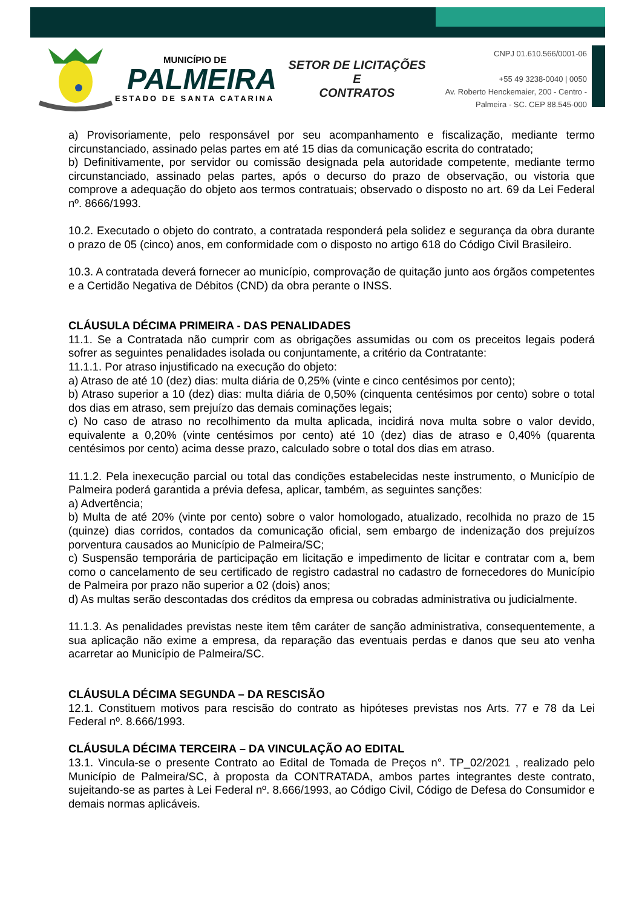MUNICÍPIO DE
PALMEIRA
ESTADO DE SANTA CATARINA
SETOR DE LICITAÇÕES E
CONTRATOS
CNPJ 01.610.566/0001-06
+55 49 3238-0040 | 0050
Av. Roberto Henckemaier, 200 - Centro -
Palmeira - SC. CEP 88.545-000
a) Provisoriamente, pelo responsável por seu acompanhamento e fiscalização, mediante termo circunstanciado, assinado pelas partes em até 15 dias da comunicação escrita do contratado;
b) Definitivamente, por servidor ou comissão designada pela autoridade competente, mediante termo circunstanciado, assinado pelas partes, após o decurso do prazo de observação, ou vistoria que comprove a adequação do objeto aos termos contratuais; observado o disposto no art. 69 da Lei Federal nº. 8666/1993.
10.2. Executado o objeto do contrato, a contratada responderá pela solidez e segurança da obra durante o prazo de 05 (cinco) anos, em conformidade com o disposto no artigo 618 do Código Civil Brasileiro.
10.3. A contratada deverá fornecer ao município, comprovação de quitação junto aos órgãos competentes e a Certidão Negativa de Débitos (CND) da obra perante o INSS.
CLÁUSULA DÉCIMA PRIMEIRA - DAS PENALIDADES
11.1. Se a Contratada não cumprir com as obrigações assumidas ou com os preceitos legais poderá sofrer as seguintes penalidades isolada ou conjuntamente, a critério da Contratante:
11.1.1. Por atraso injustificado na execução do objeto:
a) Atraso de até 10 (dez) dias: multa diária de 0,25% (vinte e cinco centésimos por cento);
b) Atraso superior a 10 (dez) dias: multa diária de 0,50% (cinquenta centésimos por cento) sobre o total dos dias em atraso, sem prejuízo das demais cominações legais;
c) No caso de atraso no recolhimento da multa aplicada, incidirá nova multa sobre o valor devido, equivalente a 0,20% (vinte centésimos por cento) até 10 (dez) dias de atraso e 0,40% (quarenta centésimos por cento) acima desse prazo, calculado sobre o total dos dias em atraso.
11.1.2. Pela inexecução parcial ou total das condições estabelecidas neste instrumento, o Município de Palmeira poderá garantida a prévia defesa, aplicar, também, as seguintes sanções:
a) Advertência;
b) Multa de até 20% (vinte por cento) sobre o valor homologado, atualizado, recolhida no prazo de 15 (quinze) dias corridos, contados da comunicação oficial, sem embargo de indenização dos prejuízos porventura causados ao Município de Palmeira/SC;
c) Suspensão temporária de participação em licitação e impedimento de licitar e contratar com a, bem como o cancelamento de seu certificado de registro cadastral no cadastro de fornecedores do Município de Palmeira por prazo não superior a 02 (dois) anos;
d) As multas serão descontadas dos créditos da empresa ou cobradas administrativa ou judicialmente.
11.1.3. As penalidades previstas neste item têm caráter de sanção administrativa, consequentemente, a sua aplicação não exime a empresa, da reparação das eventuais perdas e danos que seu ato venha acarretar ao Município de Palmeira/SC.
CLÁUSULA DÉCIMA SEGUNDA – DA RESCISÃO
12.1. Constituem motivos para rescisão do contrato as hipóteses previstas nos Arts. 77 e 78 da Lei Federal nº. 8.666/1993.
CLÁUSULA DÉCIMA TERCEIRA – DA VINCULAÇÃO AO EDITAL
13.1. Vincula-se o presente Contrato ao Edital de Tomada de Preços n°. TP_02/2021 , realizado pelo Município de Palmeira/SC, à proposta da CONTRATADA, ambos partes integrantes deste contrato, sujeitando-se as partes à Lei Federal nº. 8.666/1993, ao Código Civil, Código de Defesa do Consumidor e demais normas aplicáveis.